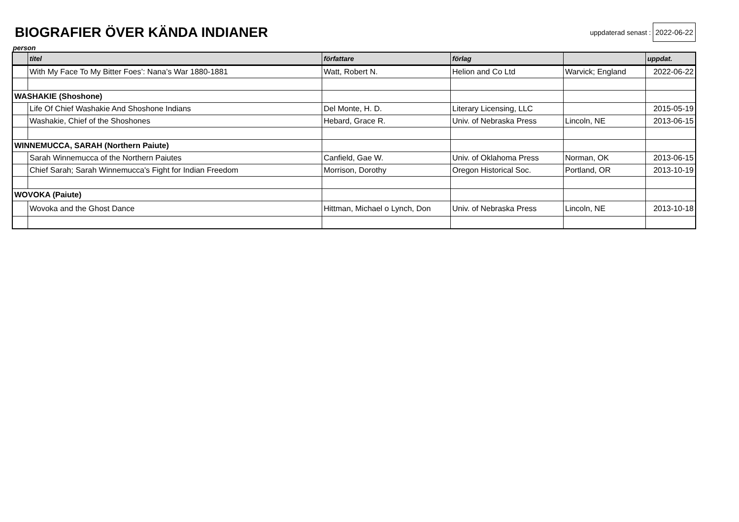BIOGRAFIER ÖVER KÄNDA INDIANER
uppdaterad senast : 2022-06-22
person
| | titel | författare | förlag | | uppdat. |
| --- | --- | --- | --- | --- | --- |
| | With My Face To My Bitter Foes’: Nana’s War 1880-1881 | Watt, Robert N. | Helion and Co Ltd | Warvick; England | 2022-06-22 |
| WASHAKIE (Shoshone) | | | | | |
| | Life Of Chief Washakie And Shoshone Indians | Del Monte, H. D. | Literary Licensing, LLC | | 2015-05-19 |
| | Washakie, Chief of the Shoshones | Hebard, Grace R. | Univ. of Nebraska Press | Lincoln, NE | 2013-06-15 |
| WINNEMUCCA, SARAH (Northern Paiute) | | | | | |
| | Sarah Winnemucca of the Northern Paiutes | Canfield, Gae W. | Univ. of Oklahoma Press | Norman, OK | 2013-06-15 |
| | Chief Sarah; Sarah Winnemucca's Fight for Indian Freedom | Morrison, Dorothy | Oregon Historical Soc. | Portland, OR | 2013-10-19 |
| WOVOKA (Paiute) | | | | | |
| | Wovoka and the Ghost Dance | Hittman, Michael o Lynch, Don | Univ. of Nebraska Press | Lincoln, NE | 2013-10-18 |